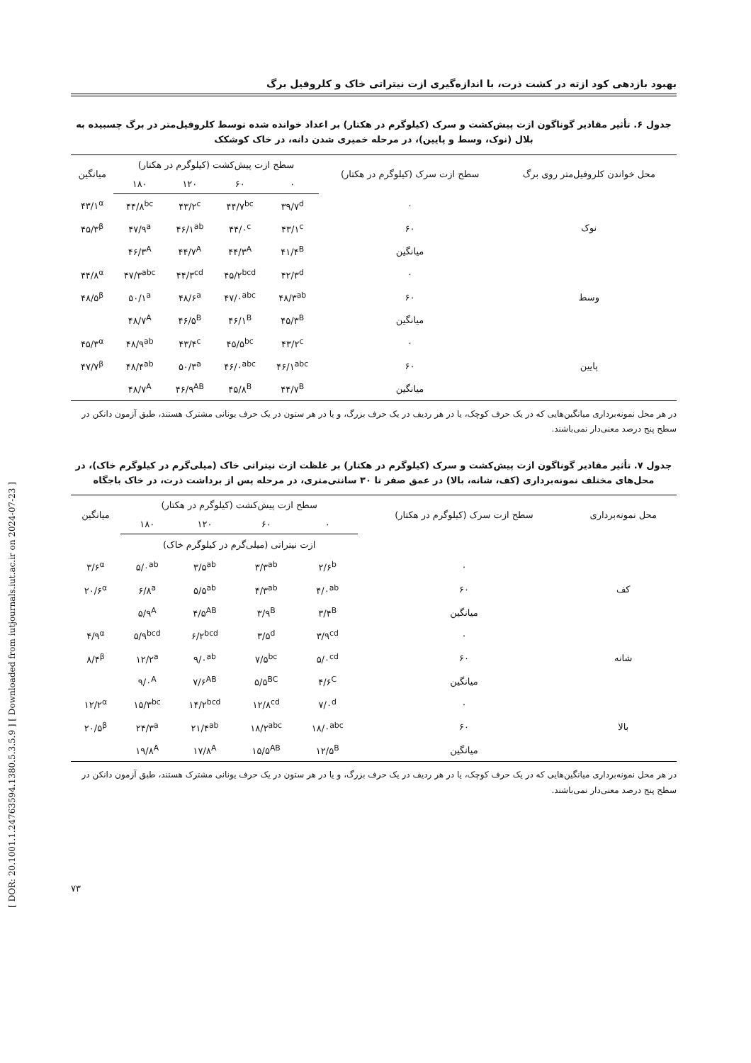[ DOR: 20.1001.1.24763594.1380.5.3.5.9 ] [ Downloaded from iutjournals.iut.ac.ir on 2024-07-23 ]
بهبود بازدهی کود ازته در کشت ذرت، با اندازه‌گیری ازت نیتراتی خاک و کلروفیل برگ
جدول ۶. تأثیر مقادیر گوناگون ازت پیش‌کشت و سرک (کیلوگرم در هکتار) بر اعداد خوانده شده توسط کلروفیل‌متر در برگ چسبیده به بلال (نوک، وسط و پایین)، در مرحله خمیری شدن دانه، در خاک کوشکک
| محل خواندن کلروفیل‌متر روی برگ | سطح ازت سرک (کیلوگرم در هکتار) | سطح ازت پیش‌کشت (کیلوگرم در هکتار) | | | | میانگین |
| --- | --- | --- | --- | --- | --- | --- |
| | | ۰ | ۶۰ | ۱۲۰ | ۱۸۰ | |
| نوک | ۰ | ۳۹/۷<sup>d</sup> | ۴۴/۷<sup>bc</sup> | ۴۳/۲<sup>c</sup> | ۴۴/۸<sup>bc</sup> | ۴۳/۱<sup>α</sup> |
| | ۶۰ | ۴۳/۱<sup>c</sup> | ۴۴/۰<sup>c</sup> | ۴۶/۱<sup>ab</sup> | ۴۷/۹<sup>a</sup> | ۴۵/۳<sup>β</sup> |
| | میانگین | ۴۱/۴<sup>B</sup> | ۴۴/۳<sup>A</sup> | ۴۴/۷<sup>A</sup> | ۴۶/۳<sup>A</sup> | |
| وسط | ۰ | ۴۲/۳<sup>d</sup> | ۴۵/۲<sup>bcd</sup> | ۴۴/۳<sup>cd</sup> | ۴۷/۳<sup>abc</sup> | ۴۴/۸<sup>α</sup> |
| | ۶۰ | ۴۸/۳<sup>ab</sup> | ۴۷/۰<sup>abc</sup> | ۴۸/۶<sup>a</sup> | ۵۰/۱<sup>a</sup> | ۴۸/۵<sup>β</sup> |
| | میانگین | ۴۵/۳<sup>B</sup> | ۴۶/۱<sup>B</sup> | ۴۶/۵<sup>B</sup> | ۴۸/۷<sup>A</sup> | |
| پایین | ۰ | ۴۳/۲<sup>c</sup> | ۴۵/۵<sup>bc</sup> | ۴۳/۴<sup>c</sup> | ۴۸/۹<sup>ab</sup> | ۴۵/۳<sup>α</sup> |
| | ۶۰ | ۴۶/۱<sup>abc</sup> | ۴۶/۰<sup>abc</sup> | ۵۰/۳<sup>a</sup> | ۴۸/۴<sup>ab</sup> | ۴۷/۷<sup>β</sup> |
| | میانگین | ۴۴/۷<sup>B</sup> | ۴۵/۸<sup>B</sup> | ۴۶/۹<sup>AB</sup> | ۴۸/۷<sup>A</sup> | |
در هر محل نمونه‌برداری میانگین‌هایی که در یک حرف کوچک، یا در هر ردیف در یک حرف بزرگ، و یا در هر ستون در یک حرف یونانی مشترک هستند، طبق آزمون دانکن در سطح پنج درصد معنی‌دار نمی‌باشند.
جدول ۷. تأثیر مقادیر گوناگون ازت پیش‌کشت و سرک (کیلوگرم در هکتار) بر غلظت ازت نیتراتی خاک (میلی‌گرم در کیلوگرم خاک)، در محل‌های مختلف نمونه‌برداری (کف، شانه، بالا) در عمق صفر تا ۳۰ سانتی‌متری، در مرحله پس از برداشت ذرت، در خاک باجگاه
| محل نمونه‌برداری | سطح ازت سرک (کیلوگرم در هکتار) | سطح ازت پیش‌کشت (کیلوگرم در هکتار) | | | | میانگین |
| --- | --- | --- | --- | --- | --- | --- |
| | | ۰ | ۶۰ | ۱۲۰ | ۱۸۰ | |
| | | ازت نیتراتی (میلی‌گرم در کیلوگرم خاک) | | | | |
| کف | ۰ | ۲/۶<sup>b</sup> | ۳/۳<sup>ab</sup> | ۳/۵<sup>ab</sup> | ۵/۰<sup>ab</sup> | ۳/۶<sup>α</sup> |
| | ۶۰ | ۴/۰<sup>ab</sup> | ۴/۳<sup>ab</sup> | ۵/۵<sup>ab</sup> | ۶/۸<sup>a</sup> | ۲۰/۶<sup>α</sup> |
| | میانگین | ۳/۴<sup>B</sup> | ۳/۹<sup>B</sup> | ۴/۵<sup>AB</sup> | ۵/۹<sup>A</sup> | |
| شانه | ۰ | ۳/۹<sup>cd</sup> | ۳/۵<sup>d</sup> | ۶/۲<sup>bcd</sup> | ۵/۹<sup>bcd</sup> | ۴/۹<sup>α</sup> |
| | ۶۰ | ۵/۰<sup>cd</sup> | ۷/۵<sup>bc</sup> | ۹/۰<sup>ab</sup> | ۱۲/۲<sup>a</sup> | ۸/۴<sup>β</sup> |
| | میانگین | ۴/۶<sup>C</sup> | ۵/۵<sup>BC</sup> | ۷/۶<sup>AB</sup> | ۹/۰<sup>A</sup> | |
| بالا | ۰ | ۷/۰<sup>d</sup> | ۱۲/۸<sup>cd</sup> | ۱۴/۲<sup>bcd</sup> | ۱۵/۳<sup>bc</sup> | ۱۲/۲<sup>α</sup> |
| | ۶۰ | ۱۸/۰<sup>abc</sup> | ۱۸/۲<sup>abc</sup> | ۲۱/۴<sup>ab</sup> | ۲۴/۳<sup>a</sup> | ۲۰/۵<sup>β</sup> |
| | میانگین | ۱۲/۵<sup>B</sup> | ۱۵/۵<sup>AB</sup> | ۱۷/۸<sup>A</sup> | ۱۹/۸<sup>A</sup> | |
در هر محل نمونه‌برداری میانگین‌هایی که در یک حرف کوچک، یا در هر ردیف در یک حرف بزرگ، و یا در هر ستون در یک حرف یونانی مشترک هستند، طبق آزمون دانکن در سطح پنج درصد معنی‌دار نمی‌باشند.
۷۳